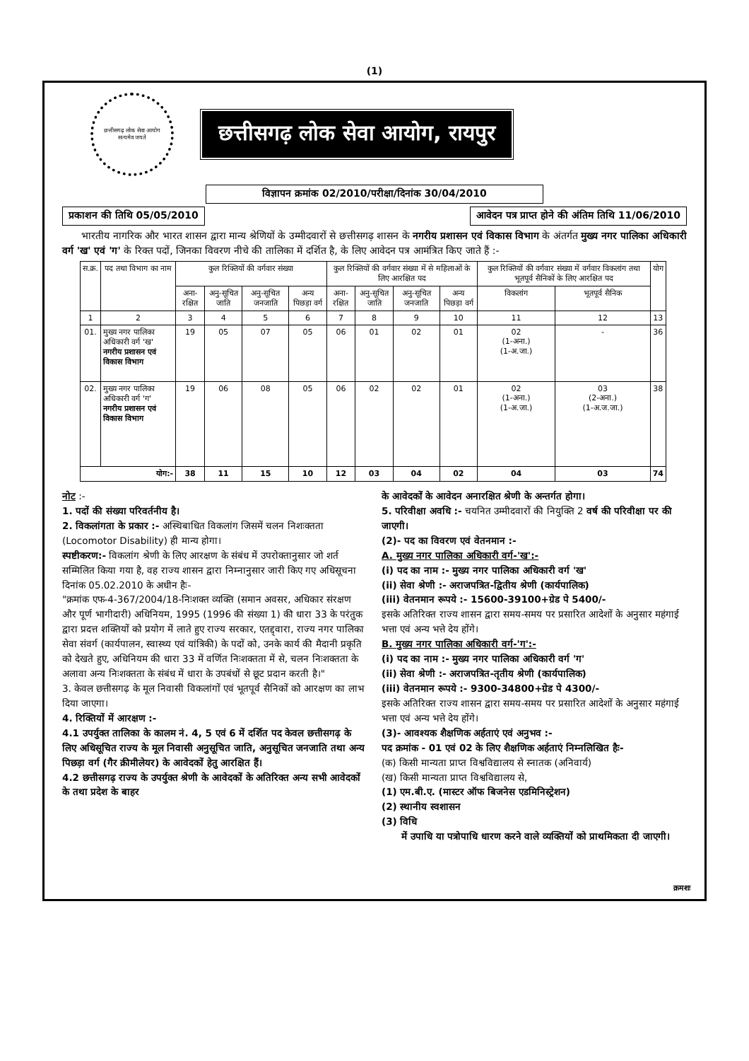(1)
छत्तीसगढ़ लोक सेवा आयोग
सत्यमेव जयते
छत्तीसगढ़ लोक सेवा आयोग, रायपुर
विज्ञापन क्रमांक 02/2010/परीक्षा/दिनांक 30/04/2010
प्रकाशन की तिथि 05/05/2010 आवेदन पत्र प्राप्त होने की अंतिम तिथि 11/06/2010
भारतीय नागरिक और भारत शासन द्वारा मान्य श्रेणियों के उम्मीदवारों से छत्तीसगढ़ शासन के नगरीय प्रशासन एवं विकास विभाग के अंतर्गत मुख्य नगर पालिका अधिकारी वर्ग 'ख' एवं 'ग' के रिक्त पदों, जिनका विवरण नीचे की तालिका में दर्शित है, के लिए आवेदन पत्र आमंत्रित किए जाते हैं :-
| स.क्र. | पद तथा विभाग का नाम | कुल रिक्तियों की वर्गवार संख्या | | | | कुल रिक्तियों की वर्गवार संख्या में से महिलाओं के लिए आरक्षित पद | | | | कुल रिक्तियों की वर्गवार संख्या में वर्गवार विकलांग तथा भूतपूर्व सैनिकों के लिए आरक्षित पद | | योग |
| --- | --- | --- | --- | --- | --- | --- | --- | --- | --- | --- | --- | --- |
| | | अना-रक्षित | अनु-सूचित जाति | अनु-सूचित जनजाति | अन्य पिछड़ा वर्ग | अना-रक्षित | अनु-सूचित जाति | अनु-सूचित जनजाति | अन्य पिछड़ा वर्ग | विकलांग | भूतपूर्व सैनिक | |
| 1 | 2 | 3 | 4 | 5 | 6 | 7 | 8 | 9 | 10 | 11 | 12 | 13 |
| 01. | मुख्य नगर पालिका अधिकारी वर्ग 'ख' नगरीय प्रशासन एवं विकास विभाग | 19 | 05 | 07 | 05 | 06 | 01 | 02 | 01 | 02 (1-अना.) (1-अ.जा.) | - | 36 |
| 02. | मुख्य नगर पालिका अधिकारी वर्ग 'ग' नगरीय प्रशासन एवं विकास विभाग | 19 | 06 | 08 | 05 | 06 | 02 | 02 | 01 | 02 (1-अना.) (1-अ.जा.) | 03 (2-अना.) (1-अ.ज.जा.) | 38 |
| योग:- | | 38 | 11 | 15 | 10 | 12 | 03 | 04 | 02 | 04 | 03 | 74 |
नोट :-
1. पदों की संख्या परिवर्तनीय है।
2. विकलांगता के प्रकार :- अस्थिबाधित विकलांग जिसमें चलन निशःक्तता (Locomotor Disability) ही मान्य होगा।
स्पष्टीकरण:- विकलांग श्रेणी के लिए आरक्षण के संबंध में उपरोक्तानुसार जो शर्त सम्मिलित किया गया है, वह राज्य शासन द्वारा निम्नानुसार जारी किए गए अधिसूचना दिनांक 05.02.2010 के अधीन हैः-
"क्रमांक एफ-4-367/2004/18-निःशक्त व्यक्ति (समान अवसर, अधिकार संरक्षण और पूर्ण भागीदारी) अधिनियम, 1995 (1996 की संख्या 1) की धारा 33 के परंतुक द्वारा प्रदत्त शक्तियों को प्रयोग में लाते हुए राज्य सरकार, एतद्द्वारा, राज्य नगर पालिका सेवा संवर्ग (कार्यपालन, स्वास्थ्य एवं यांत्रिकी) के पदों को, उनके कार्य की मैदानी प्रकृति को देखते हुए, अधिनियम की धारा 33 में वर्णित निःशक्तता में से, चलन निःशक्तता के अलावा अन्य निःशक्तता के संबंध में धारा के उपबंधों से छूट प्रदान करती है।"
3. केवल छत्तीसगढ़ के मूल निवासी विकलांगों एवं भूतपूर्व सैनिकों को आरक्षण का लाभ दिया जाएगा।
4. रिक्तियों में आरक्षण :-
4.1 उपर्युक्त तालिका के कालम नं. 4, 5 एवं 6 में दर्शित पद केवल छत्तीसगढ़ के लिए अधिसूचित राज्य के मूल निवासी अनुसूचित जाति, अनुसूचित जनजाति तथा अन्य पिछड़ा वर्ग (गैर क्रीमीलेयर) के आवेदकों हेतु आरक्षित हैं।
4.2 छत्तीसगढ़ राज्य के उपर्युक्त श्रेणी के आवेदकों के अतिरिक्त अन्य सभी आवेदकों के तथा प्रदेश के बाहर
के आवेदकों के आवेदन अनारक्षित श्रेणी के अन्तर्गत होगा।
5. परिवीक्षा अवधि :- चयनित उम्मीदवारों की नियुक्ति 2 वर्ष की परिवीक्षा पर की जाएगी।
(2)- पद का विवरण एवं वेतनमान :-
A. मुख्य नगर पालिका अधिकारी वर्ग-'ख':-
(i) पद का नाम :- मुख्य नगर पालिका अधिकारी वर्ग 'ख'
(ii) सेवा श्रेणी :- अराजपत्रित-द्वितीय श्रेणी (कार्यपालिक)
(iii) वेतनमान रूपये :- 15600-39100+ग्रेड पे 5400/-
इसके अतिरिक्त राज्य शासन द्वारा समय-समय पर प्रसारित आदेशों के अनुसार महंगाई भत्ता एवं अन्य भत्ते देय होंगे।
B. मुख्य नगर पालिका अधिकारी वर्ग-'ग':-
(i) पद का नाम :- मुख्य नगर पालिका अधिकारी वर्ग 'ग'
(ii) सेवा श्रेणी :- अराजपत्रित-तृतीय श्रेणी (कार्यपालिक)
(iii) वेतनमान रूपये :- 9300-34800+ग्रेड पे 4300/-
इसके अतिरिक्त राज्य शासन द्वारा समय-समय पर प्रसारित आदेशों के अनुसार महंगाई भत्ता एवं अन्य भत्ते देय होंगे।
(3)- आवश्यक शैक्षणिक अर्हताएं एवं अनुभव :-
पद क्रमांक - 01 एवं 02 के लिए शैक्षणिक अर्हताएं निम्नलिखित हैः-
(क) किसी मान्यता प्राप्त विश्वविद्यालय से स्नातक (अनिवार्य)
(ख) किसी मान्यता प्राप्त विश्वविद्यालय से,
(1) एम.बी.ए. (मास्टर ऑफ बिजनेस एडमिनिस्ट्रेशन)
(2) स्थानीय स्वशासन
(3) विधि
में उपाधि या पत्रोपाधि धारण करने वाले व्यक्तियों को प्राथमिकता दी जाएगी।
क्रमशः